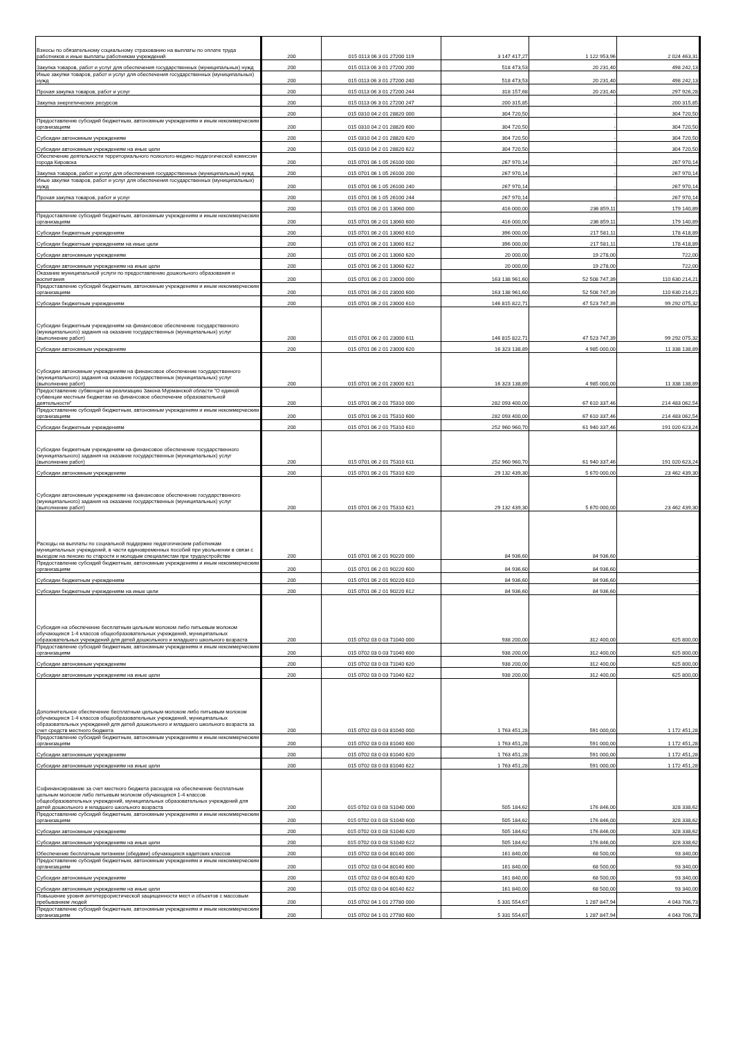| Взносы по обязательному социальному страхованию на выплаты по оплате труда работников и иные выплаты работникам учреждений | 200 | 015 0113 06 3 01 27200 119 | 3 147 417,27 | 1 122 953,96 | 2 024 463,31 |
| Закупка товаров, работ и услуг для обеспечения государственных (муниципальных) нужд | 200 | 015 0113 06 3 01 27200 200 | 518 473,53 | 20 231,40 | 498 242,13 |
| Иные закупки товаров, работ и услуг для обеспечения государственных (муниципальных) нужд | 200 | 015 0113 06 3 01 27200 240 | 518 473,53 | 20 231,40 | 498 242,13 |
| Прочая закупка товаров, работ и услуг | 200 | 015 0113 06 3 01 27200 244 | 318 157,68 | 20 231,40 | 297 926,28 |
| Закупка энергетических ресурсов | 200 | 015 0113 06 3 01 27200 247 | 200 315,85 | - | 200 315,85 |
| | 200 | 015 0310 04 2 01 28820 000 | 304 720,50 | - | 304 720,50 |
| Предоставление субсидий бюджетным, автономным учреждениям и иным некоммерческим организациям | 200 | 015 0310 04 2 01 28820 600 | 304 720,50 | - | 304 720,50 |
| Субсидии автономным учреждениям | 200 | 015 0310 04 2 01 28820 620 | 304 720,50 | - | 304 720,50 |
| Субсидии автономным учреждениям на иные цели | 200 | 015 0310 04 2 01 28820 622 | 304 720,50 | - | 304 720,50 |
| Обеспечение деятельности территориального психолого-медико-педагогической комиссии города Кировска | 200 | 015 0701 06 1 05 26100 000 | 267 970,14 | - | 267 970,14 |
| Закупка товаров, работ и услуг для обеспечения государственных (муниципальных) нужд | 200 | 015 0701 06 1 05 26100 200 | 267 970,14 | - | 267 970,14 |
| Иные закупки товаров, работ и услуг для обеспечения государственных (муниципальных) нужд | 200 | 015 0701 06 1 05 26100 240 | 267 970,14 | - | 267 970,14 |
| Прочая закупка товаров, работ и услуг | 200 | 015 0701 06 1 05 26100 244 | 267 970,14 | - | 267 970,14 |
| | 200 | 015 0701 06 2 01 13060 000 | 416 000,00 | 236 859,11 | 179 140,89 |
| Предоставление субсидий бюджетным, автономным учреждениям и иным некоммерческим организациям | 200 | 015 0701 06 2 01 13060 600 | 416 000,00 | 236 859,11 | 179 140,89 |
| Субсидии бюджетным учреждениям | 200 | 015 0701 06 2 01 13060 610 | 396 000,00 | 217 581,11 | 178 418,89 |
| Субсидии бюджетным учреждениям на иные цели | 200 | 015 0701 06 2 01 13060 612 | 396 000,00 | 217 581,11 | 178 418,89 |
| Субсидии автономным учреждениям | 200 | 015 0701 06 2 01 13060 620 | 20 000,00 | 19 278,00 | 722,00 |
| Субсидии автономным учреждениям на иные цели | 200 | 015 0701 06 2 01 13060 622 | 20 000,00 | 19 278,00 | 722,00 |
| Оказание муниципальной услуги по предоставлению дошкольного образования и воспитания | 200 | 015 0701 06 2 01 23000 000 | 163 138 961,60 | 52 508 747,39 | 110 630 214,21 |
| Предоставление субсидий бюджетным, автономным учреждениям и иным некоммерческим организациям | 200 | 015 0701 06 2 01 23000 600 | 163 138 961,60 | 52 508 747,39 | 110 630 214,21 |
| Субсидии бюджетным учреждениям | 200 | 015 0701 06 2 01 23000 610 | 146 815 822,71 | 47 523 747,39 | 99 292 075,32 |
| Субсидии бюджетным учреждениям на финансовое обеспечение государственного (муниципального) задания на оказание государственных (муниципальных) услуг (выполнение работ) | 200 | 015 0701 06 2 01 23000 611 | 146 815 822,71 | 47 523 747,39 | 99 292 075,32 |
| Субсидии автономным учреждениям | 200 | 015 0701 06 2 01 23000 620 | 16 323 138,89 | 4 985 000,00 | 11 338 138,89 |
| Субсидии автономным учреждениям на финансовое обеспечение государственного (муниципального) задания на оказание государственных (муниципальных) услуг (выполнение работ) | 200 | 015 0701 06 2 01 23000 621 | 16 323 138,89 | 4 985 000,00 | 11 338 138,89 |
| Предоставление субвенции на реализацию Закона Мурманской области "О единой субвенции местным бюджетам на финансовое обеспечение образовательной деятельности" | 200 | 015 0701 06 2 01 75310 000 | 282 093 400,00 | 67 610 337,46 | 214 483 062,54 |
| Предоставление субсидий бюджетным, автономным учреждениям и иным некоммерческим организациям | 200 | 015 0701 06 2 01 75310 600 | 282 093 400,00 | 67 610 337,46 | 214 483 062,54 |
| Субсидии бюджетным учреждениям | 200 | 015 0701 06 2 01 75310 610 | 252 960 960,70 | 61 940 337,46 | 191 020 623,24 |
| Субсидии бюджетным учреждениям на финансовое обеспечение государственного (муниципального) задания на оказание государственных (муниципальных) услуг (выполнение работ) | 200 | 015 0701 06 2 01 75310 611 | 252 960 960,70 | 61 940 337,46 | 191 020 623,24 |
| Субсидии автономным учреждениям | 200 | 015 0701 06 2 01 75310 620 | 29 132 439,30 | 5 670 000,00 | 23 462 439,30 |
| Субсидии автономным учреждениям на финансовое обеспечение государственного (муниципального) задания на оказание государственных (муниципальных) услуг (выполнение работ) | 200 | 015 0701 06 2 01 75310 621 | 29 132 439,30 | 5 670 000,00 | 23 462 439,30 |
| Расходы на выплаты по социальной поддержке педагогическим работникам муниципальных учреждений, в части единовременных пособий при увольнении в связи с выходом на пенсию по старости и молодым специалистам при трудоустройстве | 200 | 015 0701 06 2 01 90220 000 | 84 936,60 | 84 936,60 | - |
| Предоставление субсидий бюджетным, автономным учреждениям и иным некоммерческим организациям | 200 | 015 0701 06 2 01 90220 600 | 84 936,60 | 84 936,60 | - |
| Субсидии бюджетным учреждениям | 200 | 015 0701 06 2 01 90220 610 | 84 936,60 | 84 936,60 | - |
| Субсидии бюджетным учреждениям на иные цели | 200 | 015 0701 06 2 01 90220 612 | 84 936,60 | 84 936,60 | - |
| Субсидия на обеспечение бесплатным цельным молоком либо питьевым молоком обучающихся 1-4 классов общеобразовательных учреждений, муниципальных образовательных учреждений для детей дошкольного и младшего школьного возраста | 200 | 015 0702 03 0 03 71040 000 | 938 200,00 | 312 400,00 | 625 800,00 |
| Предоставление субсидий бюджетным, автономным учреждениям и иным некоммерческим организациям | 200 | 015 0702 03 0 03 71040 600 | 938 200,00 | 312 400,00 | 625 800,00 |
| Субсидии автономным учреждениям | 200 | 015 0702 03 0 03 71040 620 | 938 200,00 | 312 400,00 | 625 800,00 |
| Субсидии автономным учреждениям на иные цели | 200 | 015 0702 03 0 03 71040 622 | 938 200,00 | 312 400,00 | 625 800,00 |
| Дополнительное обеспечение бесплатным цельным молоком либо питьевым молоком обучающихся 1-4 классов общеобразовательных учреждений, муниципальных образовательных учреждений для детей дошкольного и младшего школьного возраста за счет средств местного бюджета | 200 | 015 0702 03 0 03 81040 000 | 1 763 451,28 | 591 000,00 | 1 172 451,28 |
| Предоставление субсидий бюджетным, автономным учреждениям и иным некоммерческим организациям | 200 | 015 0702 03 0 03 81040 600 | 1 763 451,28 | 591 000,00 | 1 172 451,28 |
| Субсидии автономным учреждениям | 200 | 015 0702 03 0 03 81040 620 | 1 763 451,28 | 591 000,00 | 1 172 451,28 |
| Субсидии автономным учреждениям на иные цели | 200 | 015 0702 03 0 03 81040 622 | 1 763 451,28 | 591 000,00 | 1 172 451,28 |
| Софинансирование за счет местного бюджета расходов на обеспечение бесплатным цельным молоком либо питьевым молоком обучающихся 1-4 классов общеобразовательных учреждений, муниципальных образовательных учреждений для детей дошкольного и младшего школьного возраста | 200 | 015 0702 03 0 03 S1040 000 | 505 184,62 | 176 846,00 | 328 338,62 |
| Предоставление субсидий бюджетным, автономным учреждениям и иным некоммерческим организациям | 200 | 015 0702 03 0 03 S1040 600 | 505 184,62 | 176 846,00 | 328 338,62 |
| Субсидии автономным учреждениям | 200 | 015 0702 03 0 03 S1040 620 | 505 184,62 | 176 846,00 | 328 338,62 |
| Субсидии автономным учреждениям на иные цели | 200 | 015 0702 03 0 03 S1040 622 | 505 184,62 | 176 846,00 | 328 338,62 |
| Обеспечение бесплатным питанием (обедами) обучающихся кадетских классов | 200 | 015 0702 03 0 04 80140 000 | 161 840,00 | 68 500,00 | 93 340,00 |
| Предоставление субсидий бюджетным, автономным учреждениям и иным некоммерческим организациям | 200 | 015 0702 03 0 04 80140 600 | 161 840,00 | 68 500,00 | 93 340,00 |
| Субсидии автономным учреждениям | 200 | 015 0702 03 0 04 80140 620 | 161 840,00 | 68 500,00 | 93 340,00 |
| Субсидии автономным учреждениям на иные цели | 200 | 015 0702 03 0 04 80140 622 | 161 840,00 | 68 500,00 | 93 340,00 |
| Повышение уровня антитеррористической защищенности мест и объектов с массовым пребыванием людей | 200 | 015 0702 04 1 01 27780 000 | 5 331 554,67 | 1 287 847,94 | 4 043 706,73 |
| Предоставление субсидий бюджетным, автономным учреждениям и иным некоммерческим организациям | 200 | 015 0702 04 1 01 27780 600 | 5 331 554,67 | 1 287 847,94 | 4 043 706,73 |